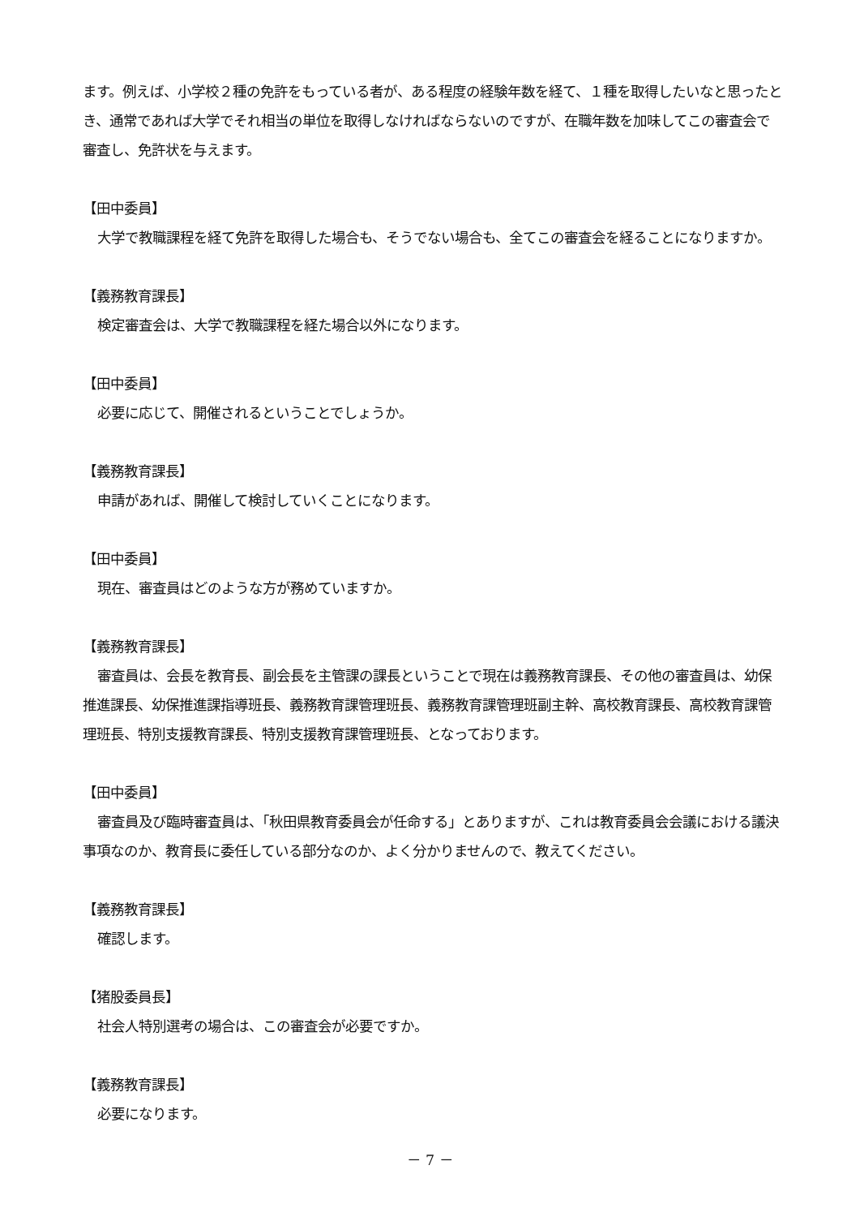ます。例えば、小学校２種の免許をもっている者が、ある程度の経験年数を経て、１種を取得したいなと思ったとき、通常であれば大学でそれ相当の単位を取得しなければならないのですが、在職年数を加味してこの審査会で審査し、免許状を与えます。
【田中委員】
大学で教職課程を経て免許を取得した場合も、そうでない場合も、全てこの審査会を経ることになりますか。
【義務教育課長】
検定審査会は、大学で教職課程を経た場合以外になります。
【田中委員】
必要に応じて、開催されるということでしょうか。
【義務教育課長】
申請があれば、開催して検討していくことになります。
【田中委員】
現在、審査員はどのような方が務めていますか。
【義務教育課長】
審査員は、会長を教育長、副会長を主管課の課長ということで現在は義務教育課長、その他の審査員は、幼保推進課長、幼保推進課指導班長、義務教育課管理班長、義務教育課管理班副主幹、高校教育課長、高校教育課管理班長、特別支援教育課長、特別支援教育課管理班長、となっております。
【田中委員】
審査員及び臨時審査員は、「秋田県教育委員会が任命する」とありますが、これは教育委員会会議における議決事項なのか、教育長に委任している部分なのか、よく分かりませんので、教えてください。
【義務教育課長】
確認します。
【猪股委員長】
社会人特別選考の場合は、この審査会が必要ですか。
【義務教育課長】
必要になります。
－ 7 －